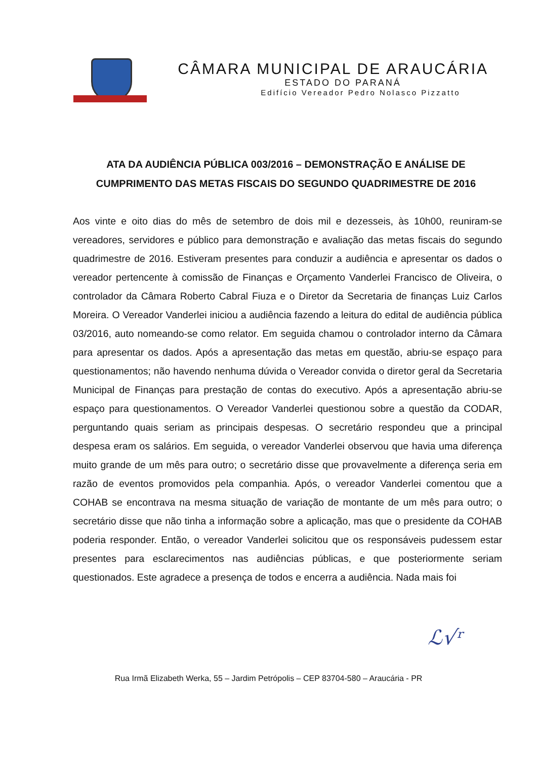CÂMARA MUNICIPAL DE ARAUCÁRIA
ESTADO DO PARANÁ
Edifício Vereador Pedro Nolasco Pizzatto
ATA DA AUDIÊNCIA PÚBLICA 003/2016 – DEMONSTRAÇÃO E ANÁLISE DE CUMPRIMENTO DAS METAS FISCAIS DO SEGUNDO QUADRIMESTRE DE 2016
Aos vinte e oito dias do mês de setembro de dois mil e dezesseis, às 10h00, reuniram-se vereadores, servidores e público para demonstração e avaliação das metas fiscais do segundo quadrimestre de 2016. Estiveram presentes para conduzir a audiência e apresentar os dados o vereador pertencente à comissão de Finanças e Orçamento Vanderlei Francisco de Oliveira, o controlador da Câmara Roberto Cabral Fiuza e o Diretor da Secretaria de finanças Luiz Carlos Moreira. O Vereador Vanderlei iniciou a audiência fazendo a leitura do edital de audiência pública 03/2016, auto nomeando-se como relator. Em seguida chamou o controlador interno da Câmara para apresentar os dados. Após a apresentação das metas em questão, abriu-se espaço para questionamentos; não havendo nenhuma dúvida o Vereador convida o diretor geral da Secretaria Municipal de Finanças para prestação de contas do executivo. Após a apresentação abriu-se espaço para questionamentos. O Vereador Vanderlei questionou sobre a questão da CODAR, perguntando quais seriam as principais despesas. O secretário respondeu que a principal despesa eram os salários. Em seguida, o vereador Vanderlei observou que havia uma diferença muito grande de um mês para outro; o secretário disse que provavelmente a diferença seria em razão de eventos promovidos pela companhia. Após, o vereador Vanderlei comentou que a COHAB se encontrava na mesma situação de variação de montante de um mês para outro; o secretário disse que não tinha a informação sobre a aplicação, mas que o presidente da COHAB poderia responder. Então, o vereador Vanderlei solicitou que os responsáveis pudessem estar presentes para esclarecimentos nas audiências públicas, e que posteriormente seriam questionados. Este agradece a presença de todos e encerra a audiência. Nada mais foi
ℒ√ʳ
Rua Irmã Elizabeth Werka, 55 – Jardim Petrópolis – CEP 83704-580 – Araucária - PR